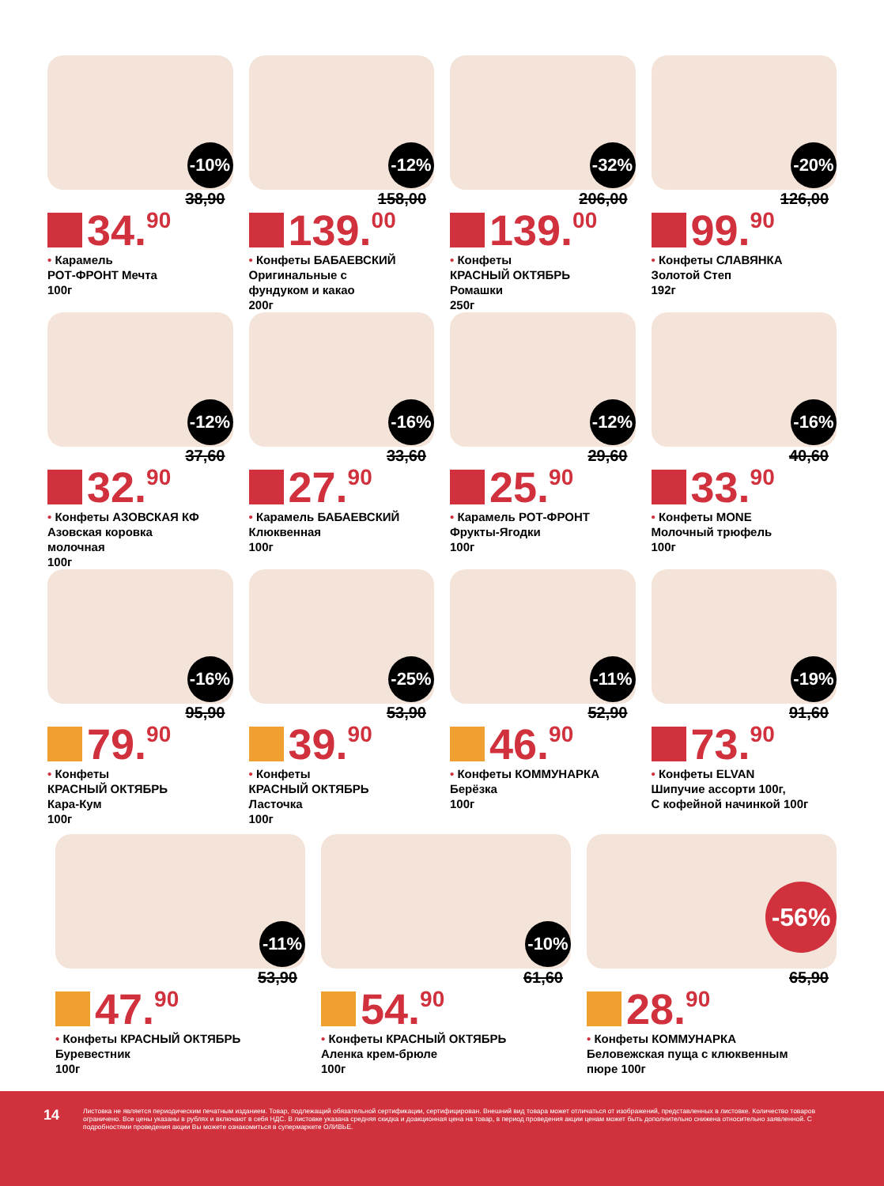-10%
38,90
34. 90
• Карамель
РОТ-ФРОНТ Мечта
100г
-12%
158,00
139. 00
• Конфеты БАБАЕВСКИЙ
Оригинальные с
фундуком и какао
200г
-32%
206,00
139. 00
• Конфеты
КРАСНЫЙ ОКТЯБРЬ
Ромашки
250г
-20%
126,00
99. 90
• Конфеты СЛАВЯНКА
Золотой Степ
192г
-12%
37,60
32. 90
• Конфеты АЗОВСКАЯ КФ
Азовская коровка
молочная
100г
-16%
33,60
27. 90
• Карамель БАБАЕВСКИЙ
Клюквенная
100г
-12%
29,60
25. 90
• Карамель РОТ-ФРОНТ
Фрукты-Ягодки
100г
-16%
40,60
33. 90
• Конфеты MONE
Молочный трюфель
100г
-16%
95,90
79. 90
• Конфеты
КРАСНЫЙ ОКТЯБРЬ
Кара-Кум
100г
-25%
53,90
39. 90
• Конфеты
КРАСНЫЙ ОКТЯБРЬ
Ласточка
100г
-11%
52,90
46. 90
• Конфеты КОММУНАРКА
Берёзка
100г
-19%
91,60
73. 90
• Конфеты ELVAN
Шипучие ассорти 100г,
С кофейной начинкой 100г
-11%
53,90
47. 90
• Конфеты КРАСНЫЙ ОКТЯБРЬ
Буревестник
100г
-10%
61,60
54. 90
• Конфеты КРАСНЫЙ ОКТЯБРЬ
Аленка крем-брюле
100г
-56%
65,90
28. 90
• Конфеты КОММУНАРКА
Беловежская пуща с клюквенным
пюре 100г
14
Листовка не является периодическим печатным изданием. Товар, подлежащий обязательной сертификации, сертифицирован. Внешний вид товара может отличаться от изображений, представленных в листовке. Количество товаров ограничено. Все цены указаны в рублях и включают в себя НДС. В листовке указана средняя скидка и доакционная цена на товар, в период проведения акции ценам может быть дополнительно снижена относительно заявленной. С подробностями проведения акции Вы можете ознакомиться в супермаркете ОЛИВЬЕ.